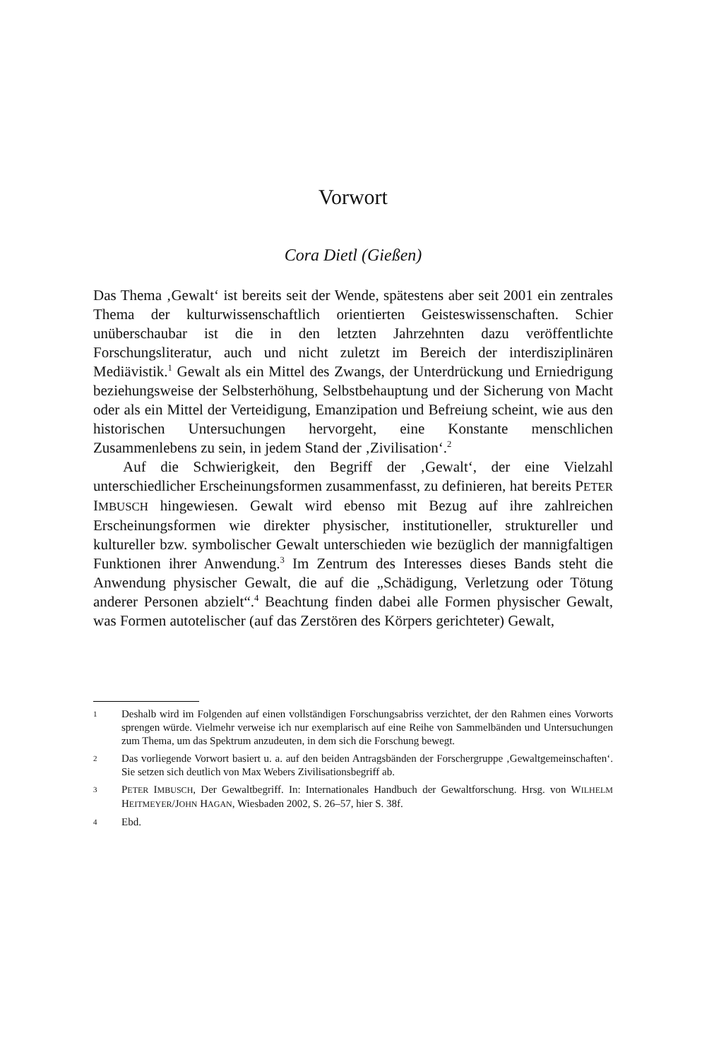Vorwort
Cora Dietl (Gießen)
Das Thema ‚Gewalt‘ ist bereits seit der Wende, spätestens aber seit 2001 ein zentrales Thema der kulturwissenschaftlich orientierten Geisteswissenschaften. Schier unüberschaubar ist die in den letzten Jahrzehnten dazu veröffentlichte Forschungsliteratur, auch und nicht zuletzt im Bereich der interdisziplinären Mediävistik.<sup>1</sup> Gewalt als ein Mittel des Zwangs, der Unterdrückung und Erniedrigung beziehungsweise der Selbsterhöhung, Selbstbehauptung und der Sicherung von Macht oder als ein Mittel der Verteidigung, Emanzipation und Befreiung scheint, wie aus den historischen Untersuchungen hervorgeht, eine Konstante menschlichen Zusammenlebens zu sein, in jedem Stand der ‚Zivilisation‘.<sup>2</sup>
Auf die Schwierigkeit, den Begriff der ‚Gewalt‘, der eine Vielzahl unterschiedlicher Erscheinungsformen zusammenfasst, zu definieren, hat bereits PETER IMBUSCH hingewiesen. Gewalt wird ebenso mit Bezug auf ihre zahlreichen Erscheinungsformen wie direkter physischer, institutioneller, struktureller und kultureller bzw. symbolischer Gewalt unterschieden wie bezüglich der mannigfaltigen Funktionen ihrer Anwendung.<sup>3</sup> Im Zentrum des Interesses dieses Bands steht die Anwendung physischer Gewalt, die auf die „Schädigung, Verletzung oder Tötung anderer Personen abzielt“.<sup>4</sup> Beachtung finden dabei alle Formen physischer Gewalt, was Formen autotelischer (auf das Zerstören des Körpers gerichteter) Gewalt,
1 Deshalb wird im Folgenden auf einen vollständigen Forschungsabriss verzichtet, der den Rahmen eines Vorworts sprengen würde. Vielmehr verweise ich nur exemplarisch auf eine Reihe von Sammelbänden und Untersuchungen zum Thema, um das Spektrum anzudeuten, in dem sich die Forschung bewegt.
2 Das vorliegende Vorwort basiert u. a. auf den beiden Antragsbänden der Forschergruppe ‚Gewaltgemeinschaften‘. Sie setzen sich deutlich von Max Webers Zivilisationsbegriff ab.
3 PETER IMBUSCH, Der Gewaltbegriff. In: Internationales Handbuch der Gewaltforschung. Hrsg. von WILHELM HEITMEYER/JOHN HAGAN, Wiesbaden 2002, S. 26–57, hier S. 38f.
4 Ebd.